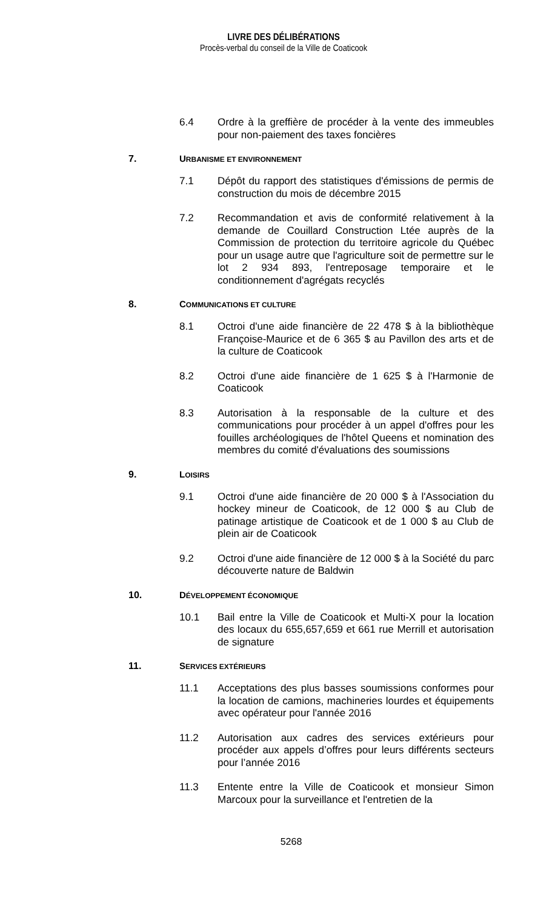LIVRE DES DÉLIBÉRATIONS
Procès-verbal du conseil de la Ville de Coaticook
6.4 Ordre à la greffière de procéder à la vente des immeubles pour non-paiement des taxes foncières
7. URBANISME ET ENVIRONNEMENT
7.1 Dépôt du rapport des statistiques d'émissions de permis de construction du mois de décembre 2015
7.2 Recommandation et avis de conformité relativement à la demande de Couillard Construction Ltée auprès de la Commission de protection du territoire agricole du Québec pour un usage autre que l'agriculture soit de permettre sur le lot 2 934 893, l'entreposage temporaire et le conditionnement d'agrégats recyclés
8. COMMUNICATIONS ET CULTURE
8.1 Octroi d'une aide financière de 22 478 $ à la bibliothèque Françoise-Maurice et de 6 365 $ au Pavillon des arts et de la culture de Coaticook
8.2 Octroi d'une aide financière de 1 625 $ à l'Harmonie de Coaticook
8.3 Autorisation à la responsable de la culture et des communications pour procéder à un appel d'offres pour les fouilles archéologiques de l'hôtel Queens et nomination des membres du comité d'évaluations des soumissions
9. LOISIRS
9.1 Octroi d'une aide financière de 20 000 $ à l'Association du hockey mineur de Coaticook, de 12 000 $ au Club de patinage artistique de Coaticook et de 1 000 $ au Club de plein air de Coaticook
9.2 Octroi d'une aide financière de 12 000 $ à la Société du parc découverte nature de Baldwin
10. DÉVELOPPEMENT ÉCONOMIQUE
10.1 Bail entre la Ville de Coaticook et Multi-X pour la location des locaux du 655,657,659 et 661 rue Merrill et autorisation de signature
11. SERVICES EXTÉRIEURS
11.1 Acceptations des plus basses soumissions conformes pour la location de camions, machineries lourdes et équipements avec opérateur pour l'année 2016
11.2 Autorisation aux cadres des services extérieurs pour procéder aux appels d’offres pour leurs différents secteurs pour l’année 2016
11.3 Entente entre la Ville de Coaticook et monsieur Simon Marcoux pour la surveillance et l'entretien de la
5268